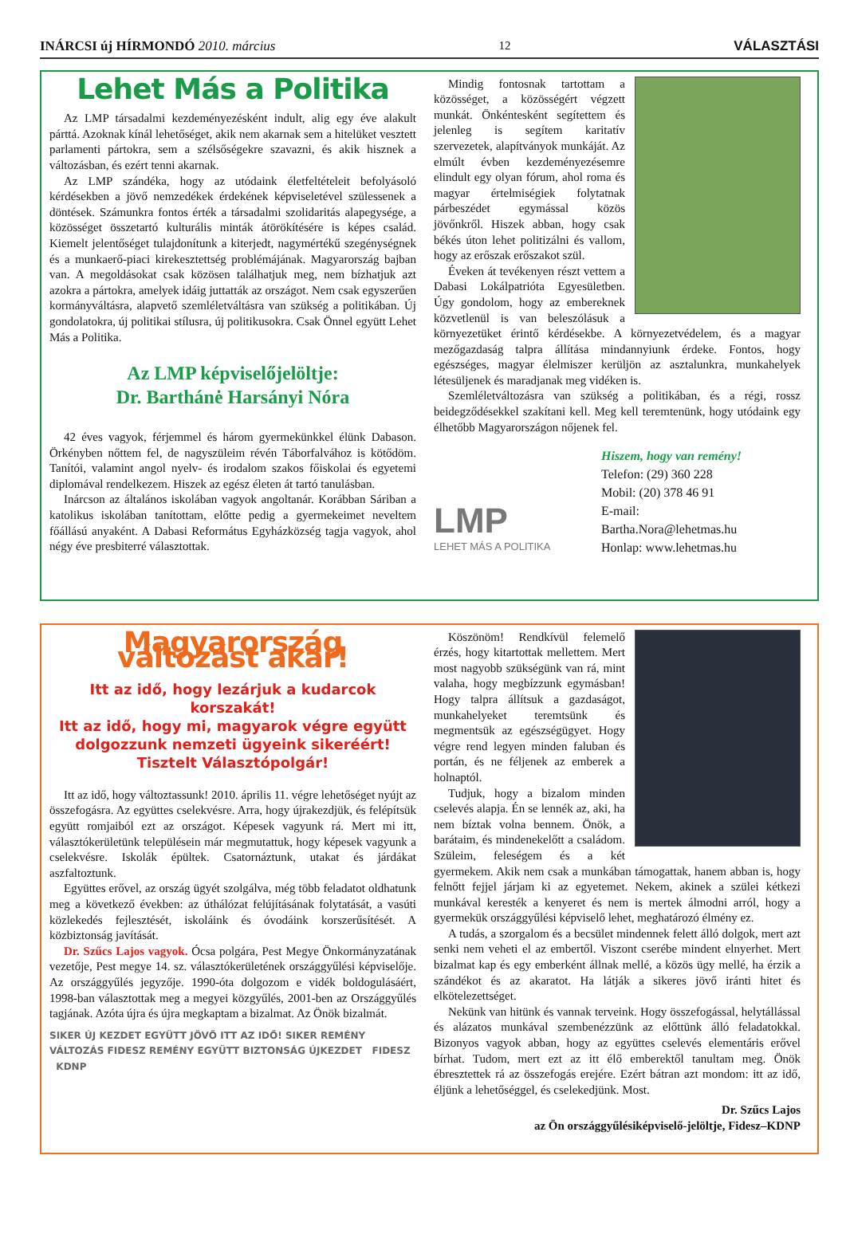INÁRCSI új HÍRMONDÓ 2010. március 12 VÁLASZTÁSI
Lehet Más a Politika
Az LMP társadalmi kezdeményezésként indult, alig egy éve alakult párttá. Azoknak kínál lehetőséget, akik nem akarnak sem a hitelüket vesztett parlamenti pártokra, sem a szélsőségekre szavazni, és akik hisznek a változásban, és ezért tenni akarnak.
Az LMP szándéka, hogy az utódaink életfeltételeit befolyásoló kérdésekben a jövő nemzedékek érdekének képviseletével szülessenek a döntések. Számunkra fontos érték a társadalmi szolidaritás alapegysége, a közösséget összetartó kulturális minták átörökítésére is képes család. Kiemelt jelentőséget tulajdonítunk a kiterjedt, nagymértékű szegénységnek és a munkaerő-piaci kirekesztettség problémájának. Magyarország bajban van. A megoldásokat csak közösen találhatjuk meg, nem bízhatjuk azt azokra a pártokra, amelyek idáig juttatták az országot. Nem csak egyszerűen kormányváltásra, alapvető szemléletváltásra van szükség a politikában. Új gondolatokra, új politikai stílusra, új politikusokra. Csak Önnel együtt Lehet Más a Politika.
Az LMP képviselőjelöltje:
Dr. Barthánė Harsányi Nóra
42 éves vagyok, férjemmel és három gyermekünkkel élünk Dabason. Örkényben nőttem fel, de nagyszüleim révén Táborfalvához is kötődöm. Tanítói, valamint angol nyelv- és irodalom szakos főiskolai és egyetemi diplomával rendelkezem. Hiszek az egész életen át tartó tanulásban.
Inárcson az általános iskolában vagyok angoltanár. Korábban Sáriban a katolikus iskolában tanítottam, előtte pedig a gyermekeimet neveltem főállású anyaként. A Dabasi Református Egyházközség tagja vagyok, ahol négy éve presbiterré választottak.
Mindig fontosnak tartottam a közösséget, a közösségért végzett munkát. Önkéntesként segítettem és jelenleg is segítem karitatív szervezetek, alapítványok munkáját. Az elmúlt évben kezdeményezésemre elindult egy olyan fórum, ahol roma és magyar értelmiségiek folytatnak párbeszédet egymással közös jövőnkről. Hiszek abban, hogy csak békés úton lehet politizálni és vallom, hogy az erőszak erőszakot szül.
Éveken át tevékenyen részt vettem a Dabasi Lokálpatrióta Egyesületben. Úgy gondolom, hogy az embereknek közvetlenül is van beleszólásuk a környezetüket érintő kérdésekbe. A környezetvédelem, és a magyar mezőgazdaság talpra állítása mindannyiunk érdeke. Fontos, hogy egészséges, magyar élelmiszer kerüljön az asztalunkra, munkahelyek létesüljenek és maradjanak meg vidéken is.
Szemléletváltozásra van szükség a politikában, és a régi, rossz beidegződésekkel szakítani kell. Meg kell teremtenünk, hogy utódaink egy élhetőbb Magyarországon nőjenek fel.
LMP
LEHET MÁS A POLITIKA
Hiszem, hogy van remény!
Telefon: (29) 360 228
Mobil: (20) 378 46 91
E-mail:
Bartha.Nora@lehetmas.hu
Honlap: www.lehetmas.hu
Magyarország változást akar!
Itt az idő, hogy lezárjuk a kudarcok korszakát!
Itt az idő, hogy mi, magyarok végre együtt dolgozzunk nemzeti ügyeink sikeréért!
Tisztelt Választópolgár!
Itt az idő, hogy változtassunk! 2010. április 11. végre lehetőséget nyújt az összefogásra. Az együttes cselekvésre. Arra, hogy újrakezdjük, és felépítsük együtt romjaiból ezt az országot. Képesek vagyunk rá. Mert mi itt, választókerületünk településein már megmutattuk, hogy képesek vagyunk a cselekvésre. Iskolák épültek. Csatornáztunk, utakat és járdákat aszfaltoztunk.
Együttes erővel, az ország ügyét szolgálva, még több feladatot oldhatunk meg a következő években: az úthálózat felújításának folytatását, a vasúti közlekedés fejlesztését, iskoláink és óvodáink korszerűsítését. A közbiztonság javítását.
Dr. Szűcs Lajos vagyok. Ócsa polgára, Pest Megye Önkormányzatának vezetője, Pest megye 14. sz. választókerületének országgyűlési képviselője. Az országgyűlés jegyzője. 1990-óta dolgozom e vidék boldogulásáért, 1998-ban választottak meg a megyei közgyűlés, 2001-ben az Országgyűlés tagjának. Azóta újra és újra megkaptam a bizalmat. Az Önök bizalmát.
SIKER ÚJ KEZDET EGYÜTT JÖVŐ ITT AZ IDŐ! SIKER REMÉNY VÁLTOZÁS FIDESZ REMÉNY EGYÜTT BIZTONSÁG ÚJKEZDET FIDESZ KDNP
Köszönöm! Rendkívül felemelő érzés, hogy kitartottak mellettem. Mert most nagyobb szükségünk van rá, mint valaha, hogy megbízzunk egymásban! Hogy talpra állítsuk a gazdaságot, munkahelyeket teremtsünk és megmentsük az egészségügyet. Hogy végre rend legyen minden faluban és portán, és ne féljenek az emberek a holnaptól.
Tudjuk, hogy a bizalom minden cselevés alapja. Én se lennék az, aki, ha nem bíztak volna bennem. Önök, a barátaim, és mindenekelőtt a családom. Szüleim, feleségem és a két gyermekem. Akik nem csak a munkában támogattak, hanem abban is, hogy felnőtt fejjel járjam ki az egyetemet. Nekem, akinek a szülei kétkezi munkával keresték a kenyeret és nem is mertek álmodni arról, hogy a gyermekük országgyűlési képviselő lehet, meghatározó élmény ez.
A tudás, a szorgalom és a becsület mindennek felett álló dolgok, mert azt senki nem veheti el az embertől. Viszont cserébe mindent elnyerhet. Mert bizalmat kap és egy emberként állnak mellé, a közös ügy mellé, ha érzik a szándékot és az akaratot. Ha látják a sikeres jövő iránti hitet és elkötelezettséget.
Nekünk van hitünk és vannak terveink. Hogy összefogással, helytállással és alázatos munkával szembenézzünk az előttünk álló feladatokkal. Bizonyos vagyok abban, hogy az együttes cselevés elementáris erővel bírhat. Tudom, mert ezt az itt élő emberektől tanultam meg. Önök ébresztettek rá az összefogás erejére. Ezért bátran azt mondom: itt az idő, éljünk a lehetőséggel, és cselekedjünk. Most.
Dr. Szűcs Lajos
az Ön országgyűlésiképviselő-jelöltje, Fidesz–KDNP